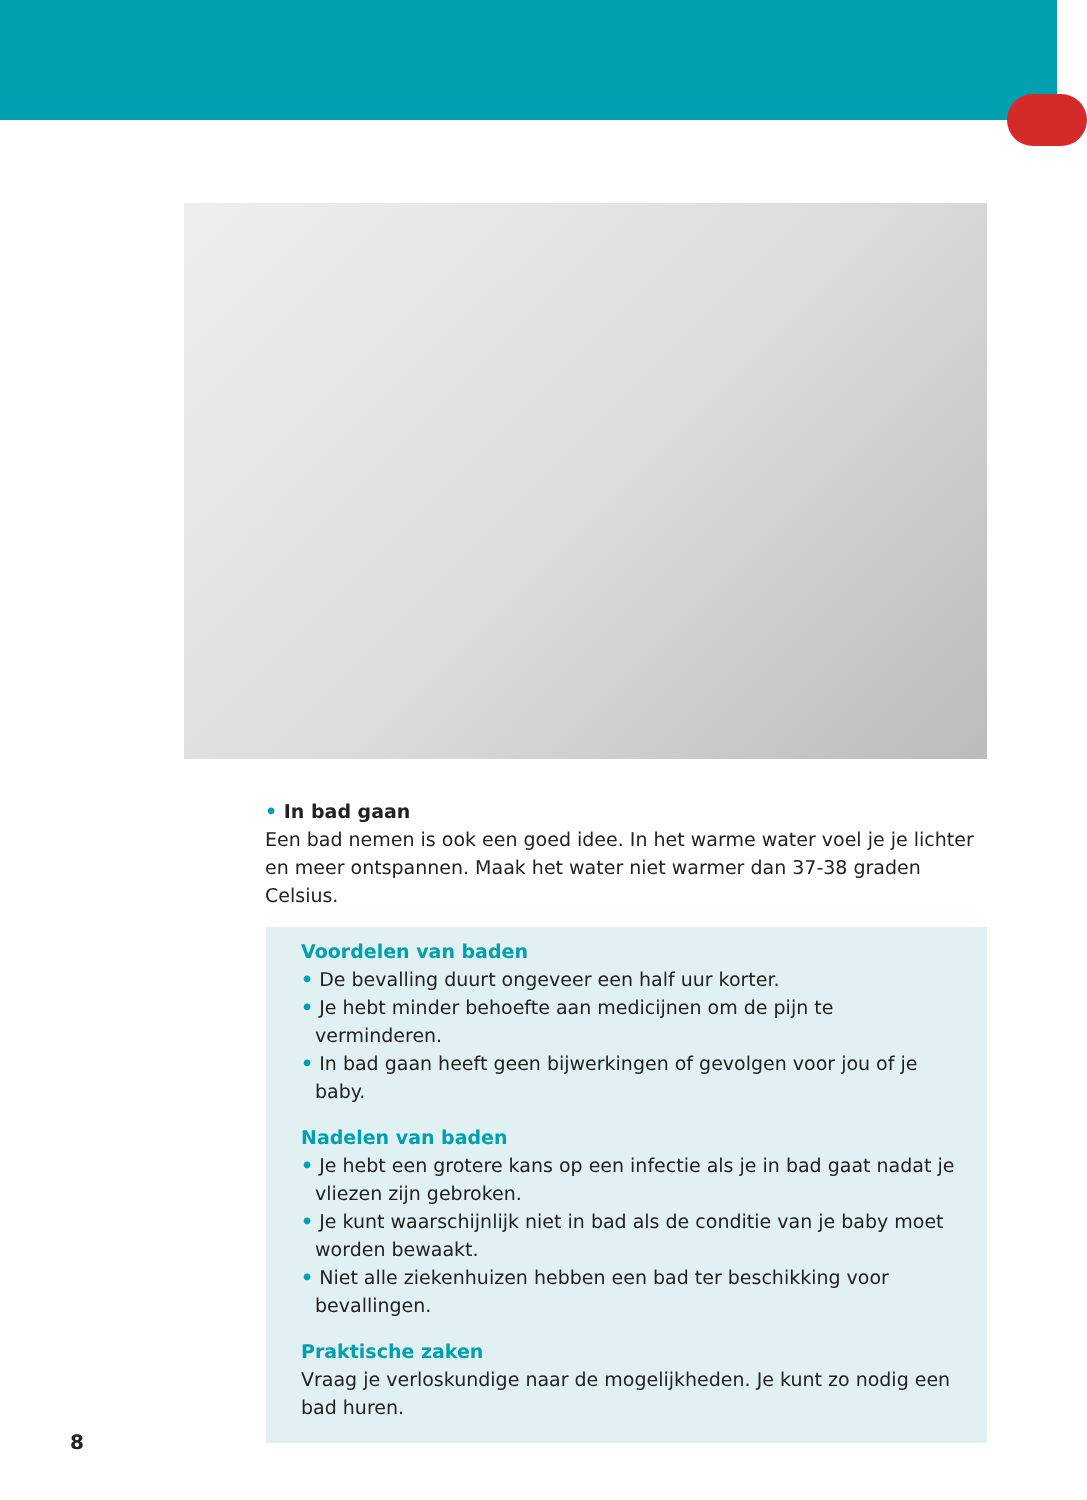• In bad gaan
Een bad nemen is ook een goed idee. In het warme water voel je je lichter en meer ontspannen. Maak het water niet warmer dan 37-38 graden Celsius.
Voordelen van baden
• De bevalling duurt ongeveer een half uur korter.
• Je hebt minder behoefte aan medicijnen om de pijn te verminderen.
• In bad gaan heeft geen bijwerkingen of gevolgen voor jou of je baby.
Nadelen van baden
• Je hebt een grotere kans op een infectie als je in bad gaat nadat je vliezen zijn gebroken.
• Je kunt waarschijnlijk niet in bad als de conditie van je baby moet worden bewaakt.
• Niet alle ziekenhuizen hebben een bad ter beschikking voor bevallingen.
Praktische zaken
Vraag je verloskundige naar de mogelijkheden. Je kunt zo nodig een bad huren.
8